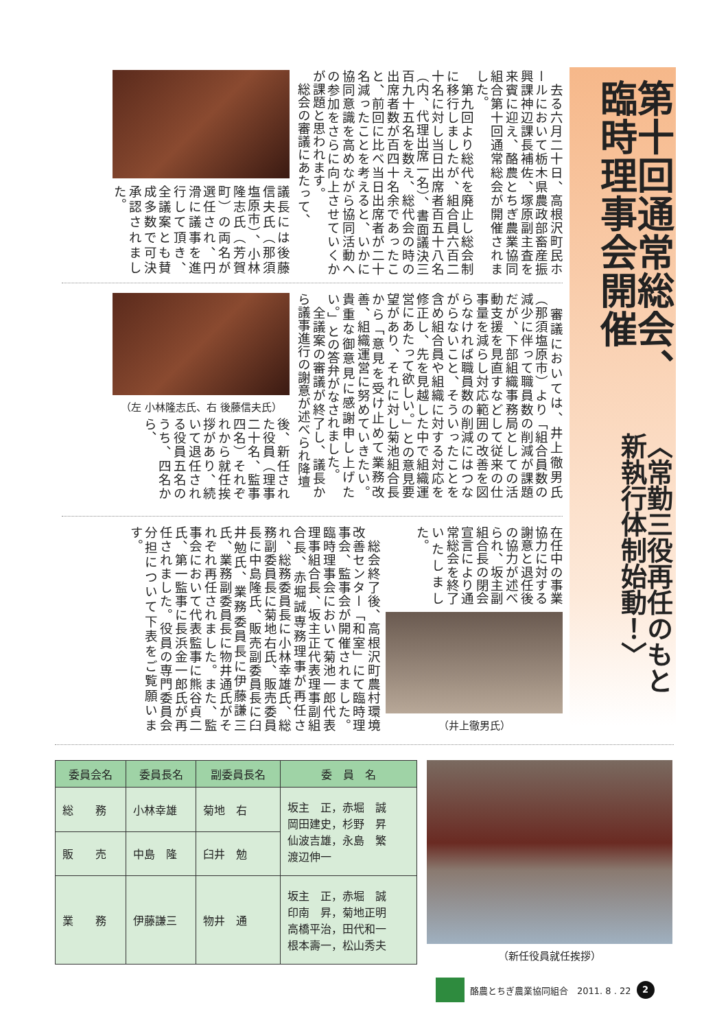第十回通常総会、臨時理事会開催
〈常勤三役再任のもと新執行体制始動！〉
　去る六月二十日、高根沢町民ホールにおいて栃木県農政部畜産振興課神辺課長補佐、塚原副主査を来賓に迎え、酪農とちぎ農業協同組合第十回通常総会が開催されました。
　第九回より総代を廃止し総会制に移行しましたが、組合員六百二十名に対し当日出席者百五十八名（内、代理出席一名）、書面議決三百九十五名を数え、総代会の時の出席者数が百四十名余であったこと、前回に比べ当日出席者が二十名減ったことを考えると、いかに協同意識を高めながら協同活動への参加をさらに向上させていくかが課題と思われます。
　総会の審議にあたって、
議長には後藤信夫氏（那須塩原市）、小林隆志氏（芳賀町）の両名が選任され、円滑に議事を進行して頂き、全議案とも賛成多数で可決承認されました。
　審議においては、井上徹男氏（那須塩原市）より「組合員数の減少に伴って職員数の削減が課題だが、下部組織事務局としての活動支援を見直すなどして従来の仕事量を減らし対応範囲の改善を図らなければ職員数の削減にはつながらないこと、そういったことを含め組合員や組織に対する対応を修正し、先を見越した中で組織運営にあたって欲しい。」との意見要望があり、それに対し菊池組合長から「意見を受け止めて業務改善、組織運営に努めていきたい。貴重な御意見に感謝申し上げたい。」との答弁がなされました。
　全議案の審議が終了し、議長から議事進行の謝意が述べられ降壇
（左 小林隆志氏、右 後藤信夫氏）
後、新任された役員（理事二十名、監事四名）それぞれから就任挨拶があり、続いて退任される役員五名のうち、四名から、
在任中の事業協力に対する謝意と退任後の協力が述べられ、坂主副組合長の閉会宣言により通常総会を終了いたしました。
（井上徹男氏）
　総会終了後、高根沢町農村環境改善センター「和室」にて臨時理事会、監事会が開催されました。臨時理事会において菊池一郎代表理事組合長、坂主正代表理事副組合長、赤堀誠専務理事が再任され、総務委員長に小林幸雄氏、総務副委員長に菊地右氏、販売委員長に中島隆氏、販売副委員長に臼井勉氏、業務委員長に伊藤謙三氏、業務副委員長に物井通氏がそれぞれ再任されました。また、監事会において代表監事に熊谷貞二氏、第一監事に長浜金一郎氏が再任されました。役員の専門委員会分担について下表をご覧願います。
| 委員会名 | 委員長名 | 副委員長名 | 委 員 名 |
| --- | --- | --- | --- |
| 総 務 | 小林幸雄 | 菊地 右 | 坂主 正，赤堀 誠 岡田建史，杉野 昇 仙波吉雄，永島 繁 渡辺伸一 |
| 販 売 | 中島 隆 | 臼井 勉 | |
| 業 務 | 伊藤謙三 | 物井 通 | 坂主 正，赤堀 誠 印南 昇，菊地正明 高橋平治，田代和一 根本壽一，松山秀夫 |
（新任役員就任挨拶）
酪農とちぎ農業協同組合　2011. 8 . 22
2